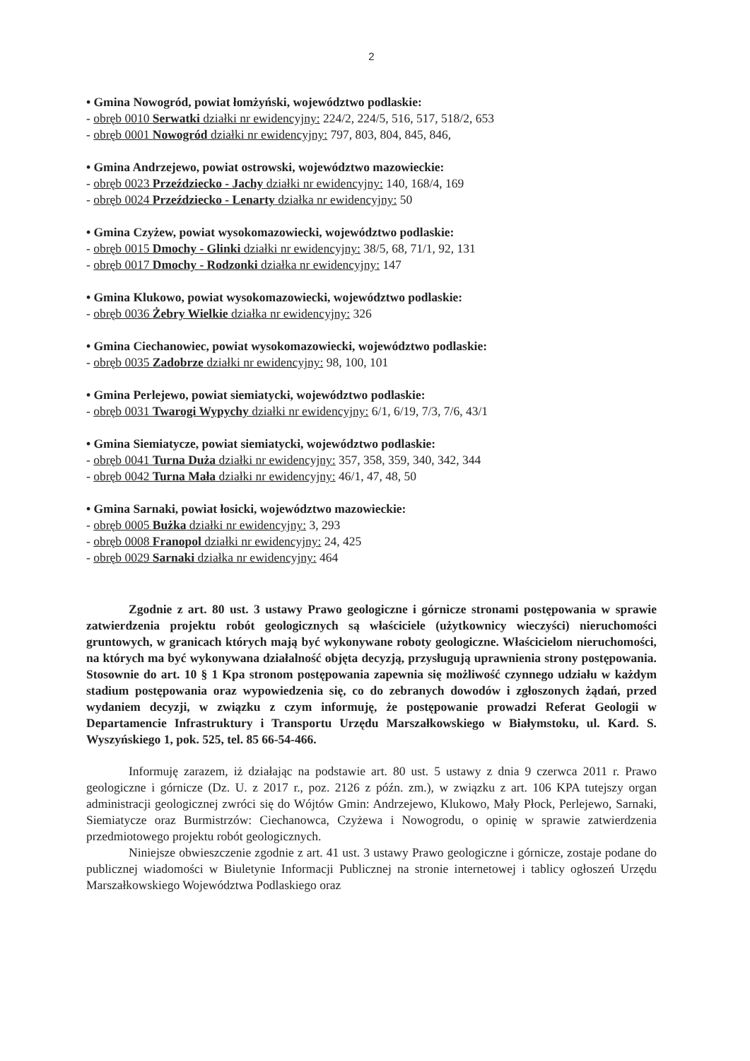2
• Gmina Nowogród, powiat łomżyński, województwo podlaskie:
- obręb 0010 Serwatki działki nr ewidencyjny: 224/2, 224/5, 516, 517, 518/2, 653
- obręb 0001 Nowogród działki nr ewidencyjny: 797, 803, 804, 845, 846,
• Gmina Andrzejewo, powiat ostrowski, województwo mazowieckie:
- obręb 0023 Przeździecko - Jachy działki nr ewidencyjny: 140, 168/4, 169
- obręb 0024 Przeździecko - Lenarty działka nr ewidencyjny: 50
• Gmina Czyżew, powiat wysokomazowiecki, województwo podlaskie:
- obręb 0015 Dmochy - Glinki działki nr ewidencyjny: 38/5, 68, 71/1, 92, 131
- obręb 0017 Dmochy - Rodzonki działka nr ewidencyjny: 147
• Gmina Klukowo, powiat wysokomazowiecki, województwo podlaskie:
- obręb 0036 Żebry Wielkie działka nr ewidencyjny: 326
• Gmina Ciechanowiec, powiat wysokomazowiecki, województwo podlaskie:
- obręb 0035 Zadobrze działki nr ewidencyjny: 98, 100, 101
• Gmina Perlejewo, powiat siemiatycki, województwo podlaskie:
- obręb 0031 Twarogi Wypychy działki nr ewidencyjny: 6/1, 6/19, 7/3, 7/6, 43/1
• Gmina Siemiatycze, powiat siemiatycki, województwo podlaskie:
- obręb 0041 Turna Duża działki nr ewidencyjny: 357, 358, 359, 340, 342, 344
- obręb 0042 Turna Mała działki nr ewidencyjny: 46/1, 47, 48, 50
• Gmina Sarnaki, powiat łosicki, województwo mazowieckie:
- obręb 0005 Bużka działki nr ewidencyjny: 3, 293
- obręb 0008 Franopol działki nr ewidencyjny: 24, 425
- obręb 0029 Sarnaki działka nr ewidencyjny: 464
Zgodnie z art. 80 ust. 3 ustawy Prawo geologiczne i górnicze stronami postępowania w sprawie zatwierdzenia projektu robót geologicznych są właściciele (użytkownicy wieczyści) nieruchomości gruntowych, w granicach których mają być wykonywane roboty geologiczne. Właścicielom nieruchomości, na których ma być wykonywana działalność objęta decyzją, przysługują uprawnienia strony postępowania. Stosownie do art. 10 § 1 Kpa stronom postępowania zapewnia się możliwość czynnego udziału w każdym stadium postępowania oraz wypowiedzenia się, co do zebranych dowodów i zgłoszonych żądań, przed wydaniem decyzji, w związku z czym informuję, że postępowanie prowadzi Referat Geologii w Departamencie Infrastruktury i Transportu Urzędu Marszałkowskiego w Białymstoku, ul. Kard. S. Wyszyńskiego 1, pok. 525, tel. 85 66-54-466.
Informuję zarazem, iż działając na podstawie art. 80 ust. 5 ustawy z dnia 9 czerwca 2011 r. Prawo geologiczne i górnicze (Dz. U. z 2017 r., poz. 2126 z późn. zm.), w związku z art. 106 KPA tutejszy organ administracji geologicznej zwróci się do Wójtów Gmin: Andrzejewo, Klukowo, Mały Płock, Perlejewo, Sarnaki, Siemiatycze oraz Burmistrzów: Ciechanowca, Czyżewa i Nowogrodu, o opinię w sprawie zatwierdzenia przedmiotowego projektu robót geologicznych.
Niniejsze obwieszczenie zgodnie z art. 41 ust. 3 ustawy Prawo geologiczne i górnicze, zostaje podane do publicznej wiadomości w Biuletynie Informacji Publicznej na stronie internetowej i tablicy ogłoszeń Urzędu Marszałkowskiego Województwa Podlaskiego oraz